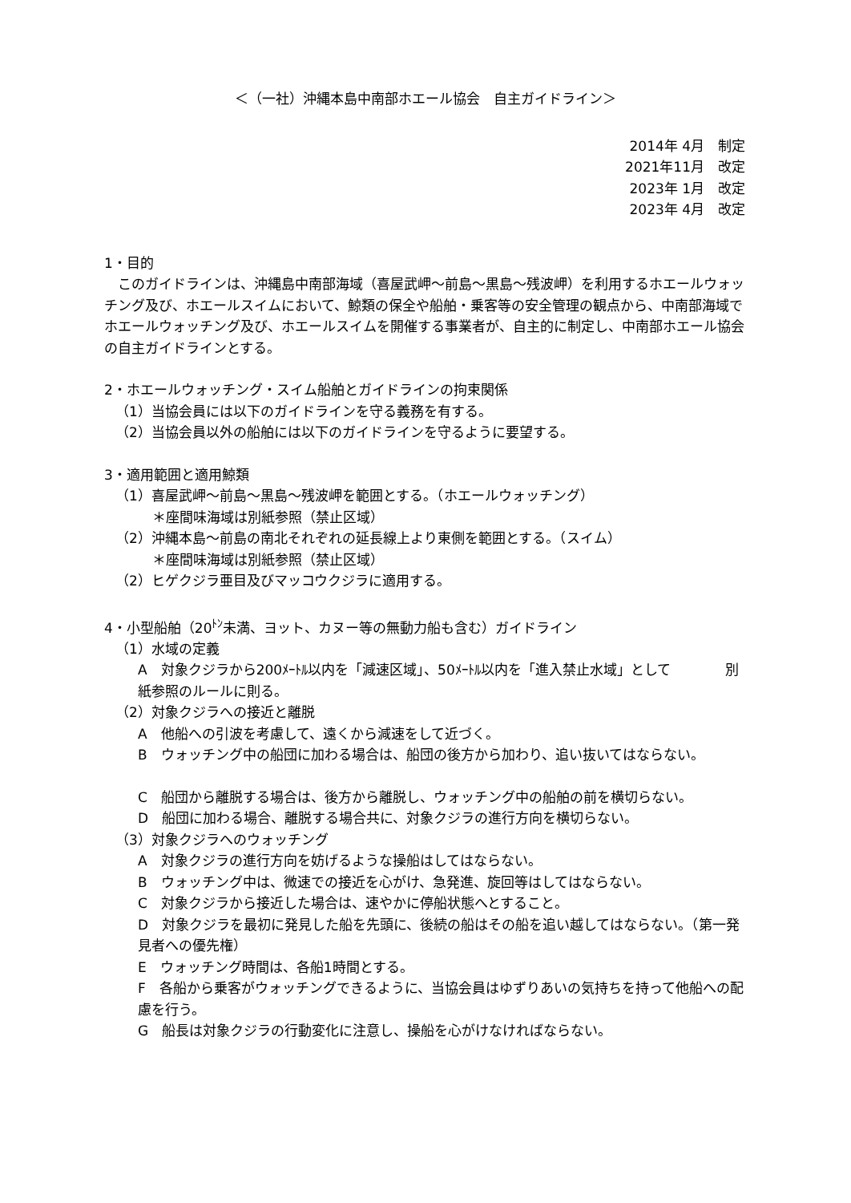＜（一社）沖縄本島中南部ホエール協会　自主ガイドライン＞
2014年 4月　制定
2021年11月　改定
2023年 1月　改定
2023年 4月　改定
1・目的
　このガイドラインは、沖縄島中南部海域（喜屋武岬～前島～黒島～残波岬）を利用するホエールウォッチング及び、ホエールスイムにおいて、鯨類の保全や船舶・乗客等の安全管理の観点から、中南部海域でホエールウォッチング及び、ホエールスイムを開催する事業者が、自主的に制定し、中南部ホエール協会の自主ガイドラインとする。
2・ホエールウォッチング・スイム船舶とガイドラインの拘束関係
（1）当協会員には以下のガイドラインを守る義務を有する。
（2）当協会員以外の船舶には以下のガイドラインを守るように要望する。
3・適用範囲と適用鯨類
（1）喜屋武岬～前島～黒島～残波岬を範囲とする。（ホエールウォッチング）
＊座間味海域は別紙参照（禁止区域）
（2）沖縄本島～前島の南北それぞれの延長線上より東側を範囲とする。（スイム）
＊座間味海域は別紙参照（禁止区域）
（2）ヒゲクジラ亜目及びマッコウクジラに適用する。
4・小型船舶（20<sup>ﾄﾝ</sup>未満、ヨット、カヌー等の無動力船も含む）ガイドライン
（1）水域の定義
A　対象クジラから200ﾒｰﾄﾙ以内を「減速区域」、50ﾒｰﾄﾙ以内を「進入禁止水域」として　　　　別紙参照のルールに則る。
（2）対象クジラへの接近と離脱
A　他船への引波を考慮して、遠くから減速をして近づく。
B　ウォッチング中の船団に加わる場合は、船団の後方から加わり、追い抜いてはならない。
C　船団から離脱する場合は、後方から離脱し、ウォッチング中の船舶の前を横切らない。
D　船団に加わる場合、離脱する場合共に、対象クジラの進行方向を横切らない。
（3）対象クジラへのウォッチング
A　対象クジラの進行方向を妨げるような操船はしてはならない。
B　ウォッチング中は、微速での接近を心がけ、急発進、旋回等はしてはならない。
C　対象クジラから接近した場合は、速やかに停船状態へとすること。
D　対象クジラを最初に発見した船を先頭に、後続の船はその船を追い越してはならない。（第一発見者への優先権）
E　ウォッチング時間は、各船1時間とする。
F　各船から乗客がウォッチングできるように、当協会員はゆずりあいの気持ちを持って他船への配慮を行う。
G　船長は対象クジラの行動変化に注意し、操船を心がけなければならない。